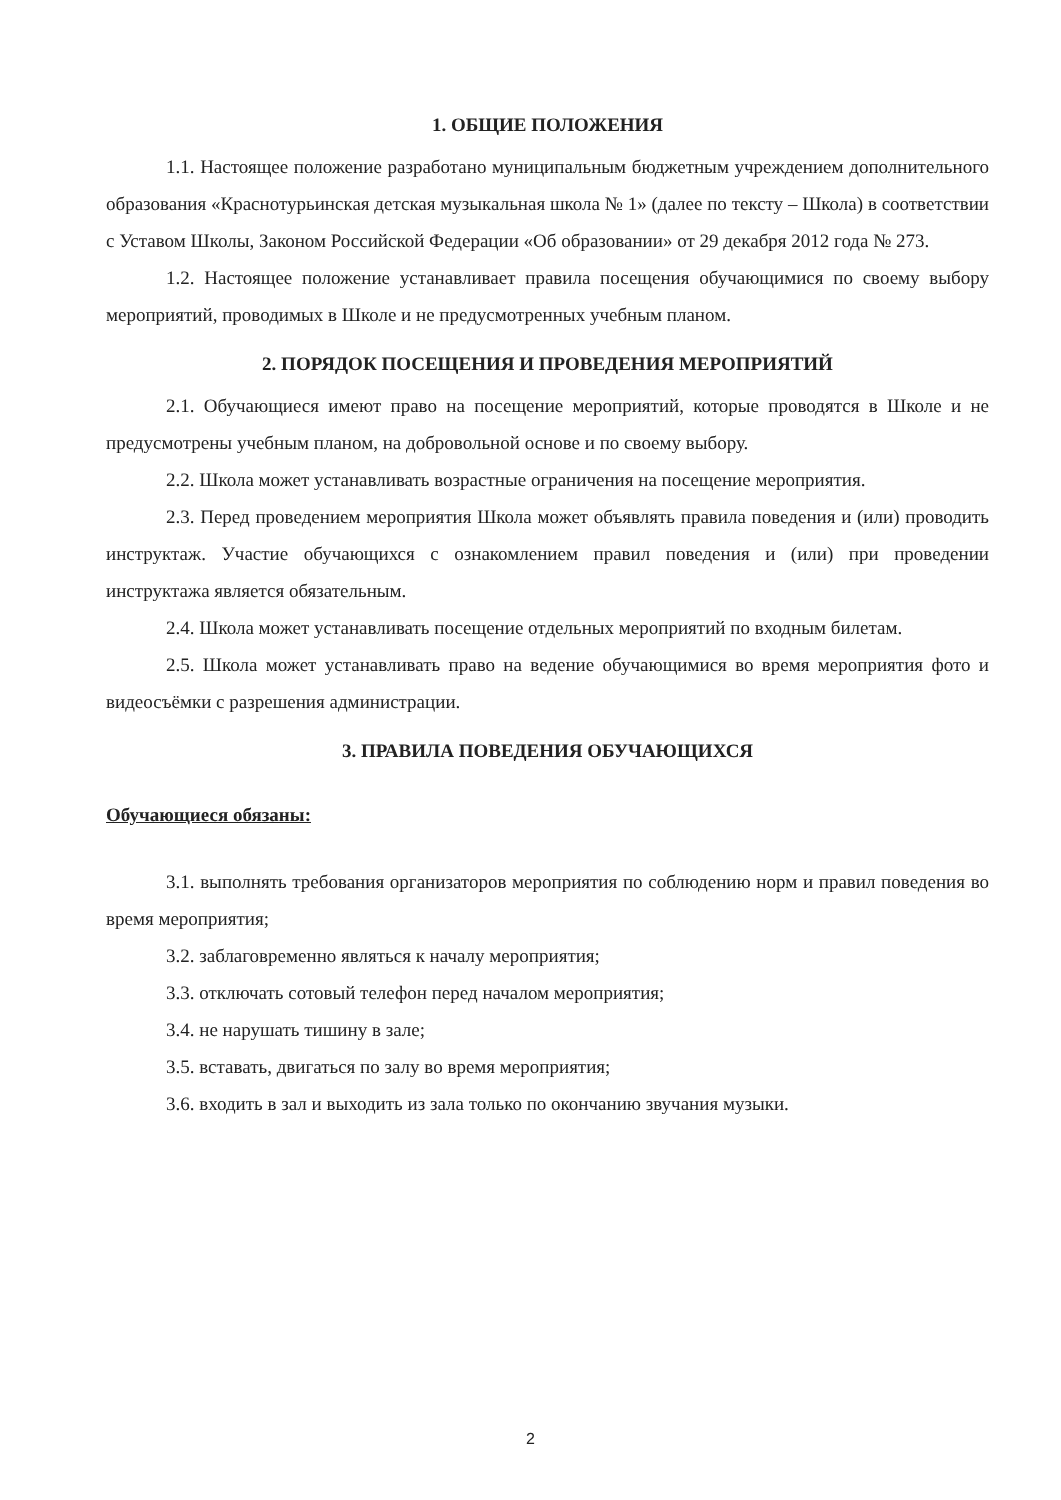1. ОБЩИЕ ПОЛОЖЕНИЯ
1.1. Настоящее положение разработано муниципальным бюджетным учреждением дополнительного образования «Краснотурьинская детская музыкальная школа № 1» (далее по тексту – Школа) в соответствии с Уставом Школы, Законом Российской Федерации «Об образовании» от 29 декабря 2012 года № 273.
1.2. Настоящее положение устанавливает правила посещения обучающимися по своему выбору мероприятий, проводимых в Школе и не предусмотренных учебным планом.
2. ПОРЯДОК ПОСЕЩЕНИЯ И ПРОВЕДЕНИЯ МЕРОПРИЯТИЙ
2.1. Обучающиеся имеют право на посещение мероприятий, которые проводятся в Школе и не предусмотрены учебным планом, на добровольной основе и по своему выбору.
2.2. Школа может устанавливать возрастные ограничения на посещение мероприятия.
2.3. Перед проведением мероприятия Школа может объявлять правила поведения и (или) проводить инструктаж. Участие обучающихся с ознакомлением правил поведения и (или) при проведении инструктажа является обязательным.
2.4. Школа может устанавливать посещение отдельных мероприятий по входным билетам.
2.5. Школа может устанавливать право на ведение обучающимися во время мероприятия фото и видеосъёмки с разрешения администрации.
3. ПРАВИЛА ПОВЕДЕНИЯ ОБУЧАЮЩИХСЯ
Обучающиеся обязаны:
3.1. выполнять требования организаторов мероприятия по соблюдению норм и правил поведения во время мероприятия;
3.2. заблаговременно являться к началу мероприятия;
3.3. отключать сотовый телефон перед началом мероприятия;
3.4. не нарушать тишину в зале;
3.5. вставать, двигаться по залу во время мероприятия;
3.6. входить в зал и выходить из зала только по окончанию звучания музыки.
2